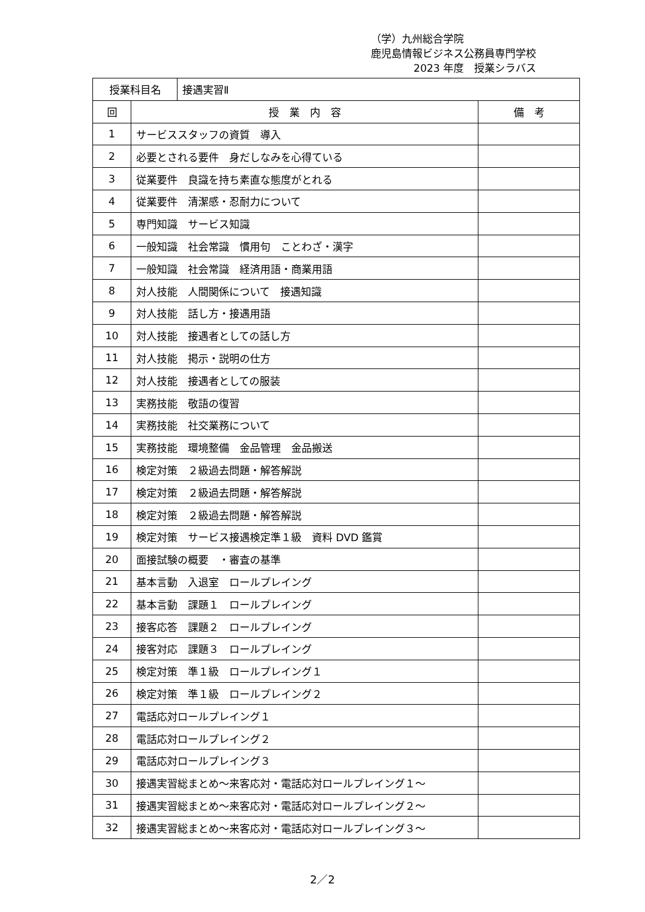（学）九州総合学院
鹿児島情報ビジネス公務員専門学校
2023 年度　授業シラバス
| / 授業科目名 / 接遇実習Ⅱ / | | |
| 回 | 授 業 内 容 | 備 考 |
| 1 | サービススタッフの資質 導入 | |
| 2 | 必要とされる要件 身だしなみを心得ている | |
| 3 | 従業要件 良識を持ち素直な態度がとれる | |
| 4 | 従業要件 清潔感・忍耐力について | |
| 5 | 専門知識 サービス知識 | |
| 6 | 一般知識 社会常識 慣用句 ことわざ・漢字 | |
| 7 | 一般知識 社会常識 経済用語・商業用語 | |
| 8 | 対人技能 人間関係について 接遇知識 | |
| 9 | 対人技能 話し方・接遇用語 | |
| 10 | 対人技能 接遇者としての話し方 | |
| 11 | 対人技能 掲示・説明の仕方 | |
| 12 | 対人技能 接遇者としての服装 | |
| 13 | 実務技能 敬語の復習 | |
| 14 | 実務技能 社交業務について | |
| 15 | 実務技能 環境整備 金品管理 金品搬送 | |
| 16 | 検定対策 ２級過去問題・解答解説 | |
| 17 | 検定対策 ２級過去問題・解答解説 | |
| 18 | 検定対策 ２級過去問題・解答解説 | |
| 19 | 検定対策 サービス接遇検定準１級 資料 DVD 鑑賞 | |
| 20 | 面接試験の概要 ・審査の基準 | |
| 21 | 基本言動 入退室 ロールプレイング | |
| 22 | 基本言動 課題１ ロールプレイング | |
| 23 | 接客応答 課題２ ロールプレイング | |
| 24 | 接客対応 課題３ ロールプレイング | |
| 25 | 検定対策 準１級 ロールプレイング１ | |
| 26 | 検定対策 準１級 ロールプレイング２ | |
| 27 | 電話応対ロールプレイング１ | |
| 28 | 電話応対ロールプレイング２ | |
| 29 | 電話応対ロールプレイング３ | |
| 30 | 接遇実習総まとめ～来客応対・電話応対ロールプレイング１～ | |
| 31 | 接遇実習総まとめ～来客応対・電話応対ロールプレイング２～ | |
| 32 | 接遇実習総まとめ～来客応対・電話応対ロールプレイング３～ | |
2／2